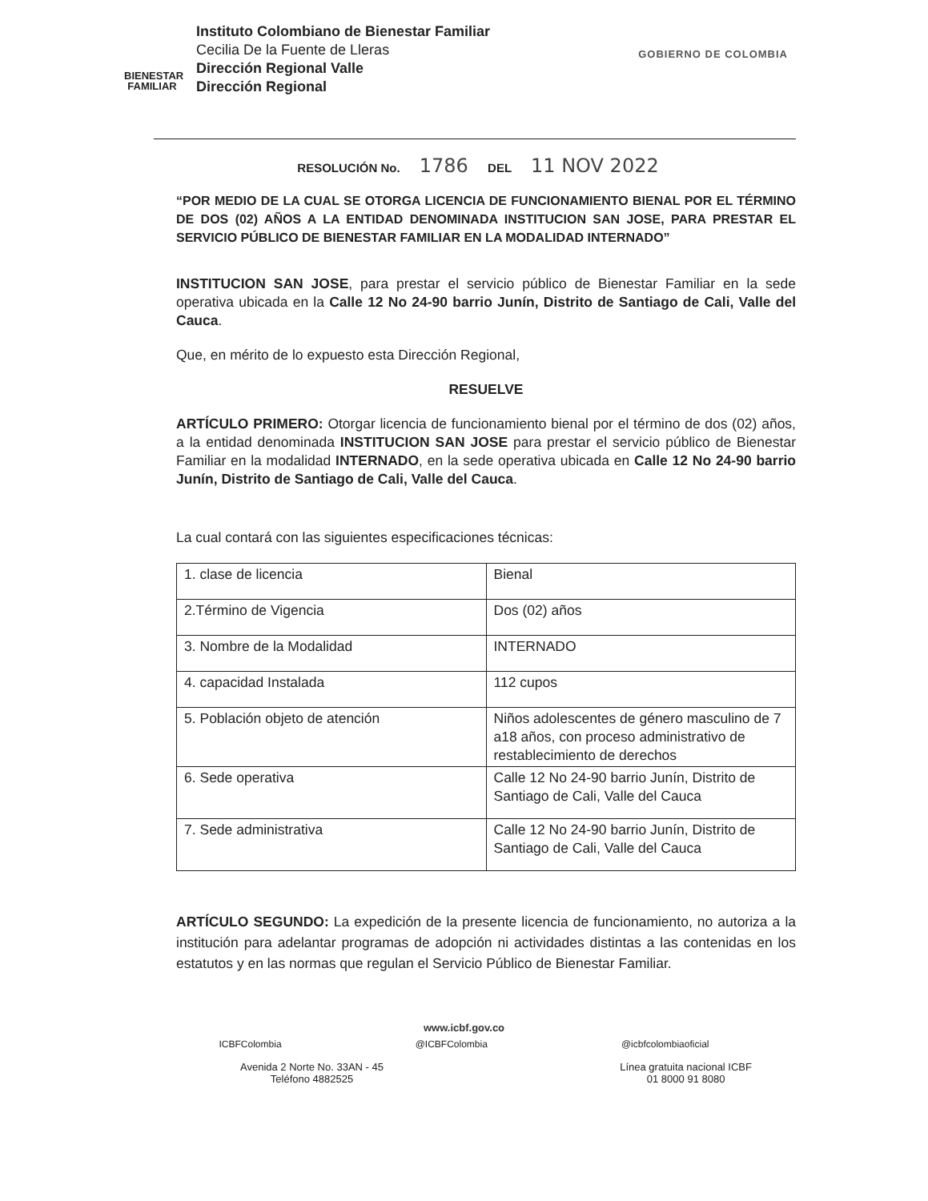BIENESTAR
FAMILIAR
Instituto Colombiano de Bienestar Familiar
Cecilia De la Fuente de Lleras
Dirección Regional Valle
Dirección Regional
GOBIERNO DE COLOMBIA
RESOLUCIÓN No. 1786 DEL 11 NOV 2022
“POR MEDIO DE LA CUAL SE OTORGA LICENCIA DE FUNCIONAMIENTO BIENAL POR EL TÉRMINO DE DOS (02) AÑOS A LA ENTIDAD DENOMINADA INSTITUCION SAN JOSE, PARA PRESTAR EL SERVICIO PÚBLICO DE BIENESTAR FAMILIAR EN LA MODALIDAD INTERNADO”
INSTITUCION SAN JOSE, para prestar el servicio público de Bienestar Familiar en la sede operativa ubicada en la Calle 12 No 24-90 barrio Junín, Distrito de Santiago de Cali, Valle del Cauca.
Que, en mérito de lo expuesto esta Dirección Regional,
RESUELVE
ARTÍCULO PRIMERO: Otorgar licencia de funcionamiento bienal por el término de dos (02) años, a la entidad denominada INSTITUCION SAN JOSE para prestar el servicio público de Bienestar Familiar en la modalidad INTERNADO, en la sede operativa ubicada en Calle 12 No 24-90 barrio Junín, Distrito de Santiago de Cali, Valle del Cauca.
La cual contará con las siguientes especificaciones técnicas:
| 1. clase de licencia | Bienal |
| 2.Término de Vigencia | Dos (02) años |
| 3. Nombre de la Modalidad | INTERNADO |
| 4. capacidad Instalada | 112 cupos |
| 5. Población objeto de atención | Niños adolescentes de género masculino de 7 a18 años, con proceso administrativo de restablecimiento de derechos |
| 6. Sede operativa | Calle 12 No 24-90 barrio Junín, Distrito de Santiago de Cali, Valle del Cauca |
| 7. Sede administrativa | Calle 12 No 24-90 barrio Junín, Distrito de Santiago de Cali, Valle del Cauca |
ARTÍCULO SEGUNDO: La expedición de la presente licencia de funcionamiento, no autoriza a la institución para adelantar programas de adopción ni actividades distintas a las contenidas en los estatutos y en las normas que regulan el Servicio Público de Bienestar Familiar.
www.icbf.gov.co
ICBFColombia @ICBFColombia @icbfcolombiaoficial
Avenida 2 Norte No. 33AN - 45
Teléfono 4882525
Línea gratuita nacional ICBF
01 8000 91 8080